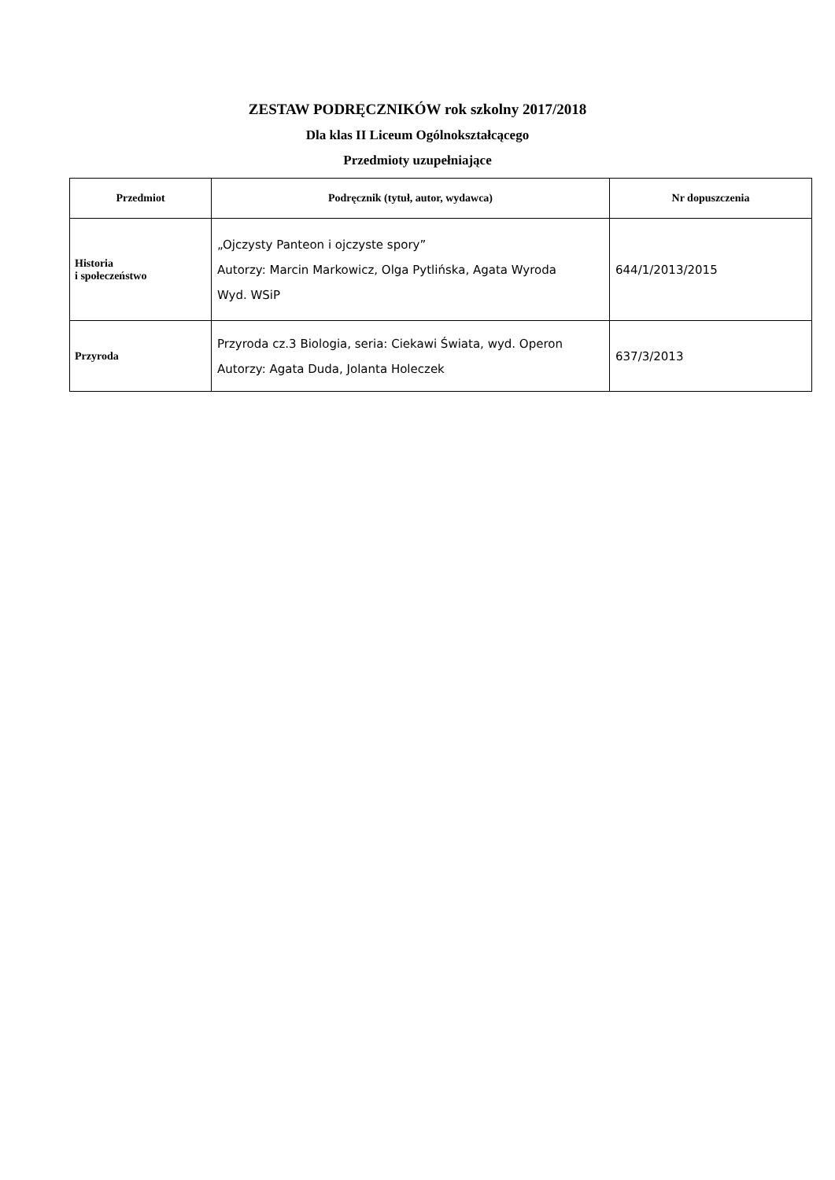ZESTAW PODRĘCZNIKÓW rok szkolny 2017/2018
Dla klas II Liceum Ogólnokształcącego
Przedmioty uzupełniające
| Przedmiot | Podręcznik (tytuł, autor, wydawca) | Nr dopuszczenia |
| --- | --- | --- |
| Historia i społeczeństwo | „Ojczysty Panteon i ojczyste spory” Autorzy: Marcin Markowicz, Olga Pytlińska, Agata Wyroda Wyd. WSiP | 644/1/2013/2015 |
| Przyroda | Przyroda cz.3 Biologia, seria: Ciekawi Świata, wyd. Operon Autorzy: Agata Duda, Jolanta Holeczek | 637/3/2013 |